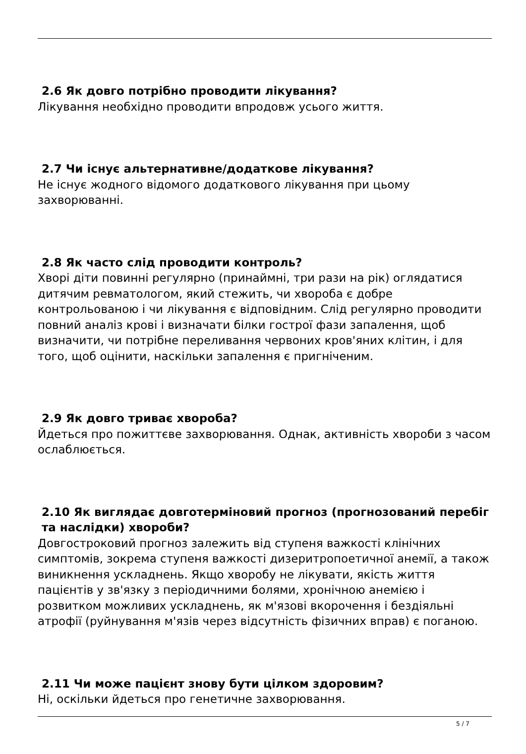2.6 Як довго потрібно проводити лікування?
Лікування необхідно проводити впродовж усього життя.
2.7 Чи існує альтернативне/додаткове лікування?
Не існує жодного відомого додаткового лікування при цьому захворюванні.
2.8 Як часто слід проводити контроль?
Хворі діти повинні регулярно (принаймні, три рази на рік) оглядатися дитячим ревматологом, який стежить, чи хвороба є добре контрольованою і чи лікування є відповідним. Слід регулярно проводити повний аналіз крові і визначати білки гострої фази запалення, щоб визначити, чи потрібне переливання червоних кров'яних клітин, і для того, щоб оцінити, наскільки запалення є пригніченим.
2.9 Як довго триває хвороба?
Йдеться про пожиттєве захворювання. Однак, активність хвороби з часом ослаблюється.
2.10 Як виглядає довготерміновий прогноз (прогнозований перебіг та наслідки) хвороби?
Довгостроковий прогноз залежить від ступеня важкості клінічних симптомів, зокрема ступеня важкості дизеритропоетичної анемії, а також виникнення ускладнень. Якщо хворобу не лікувати, якість життя пацієнтів у зв'язку з періодичними болями, хронічною анемією і розвитком можливих ускладнень, як м'язові вкорочення і бездіяльні атрофії (руйнування м'язів через відсутність фізичних вправ) є поганою.
2.11 Чи може пацієнт знову бути цілком здоровим?
Ні, оскільки йдеться про генетичне захворювання.
5 / 7